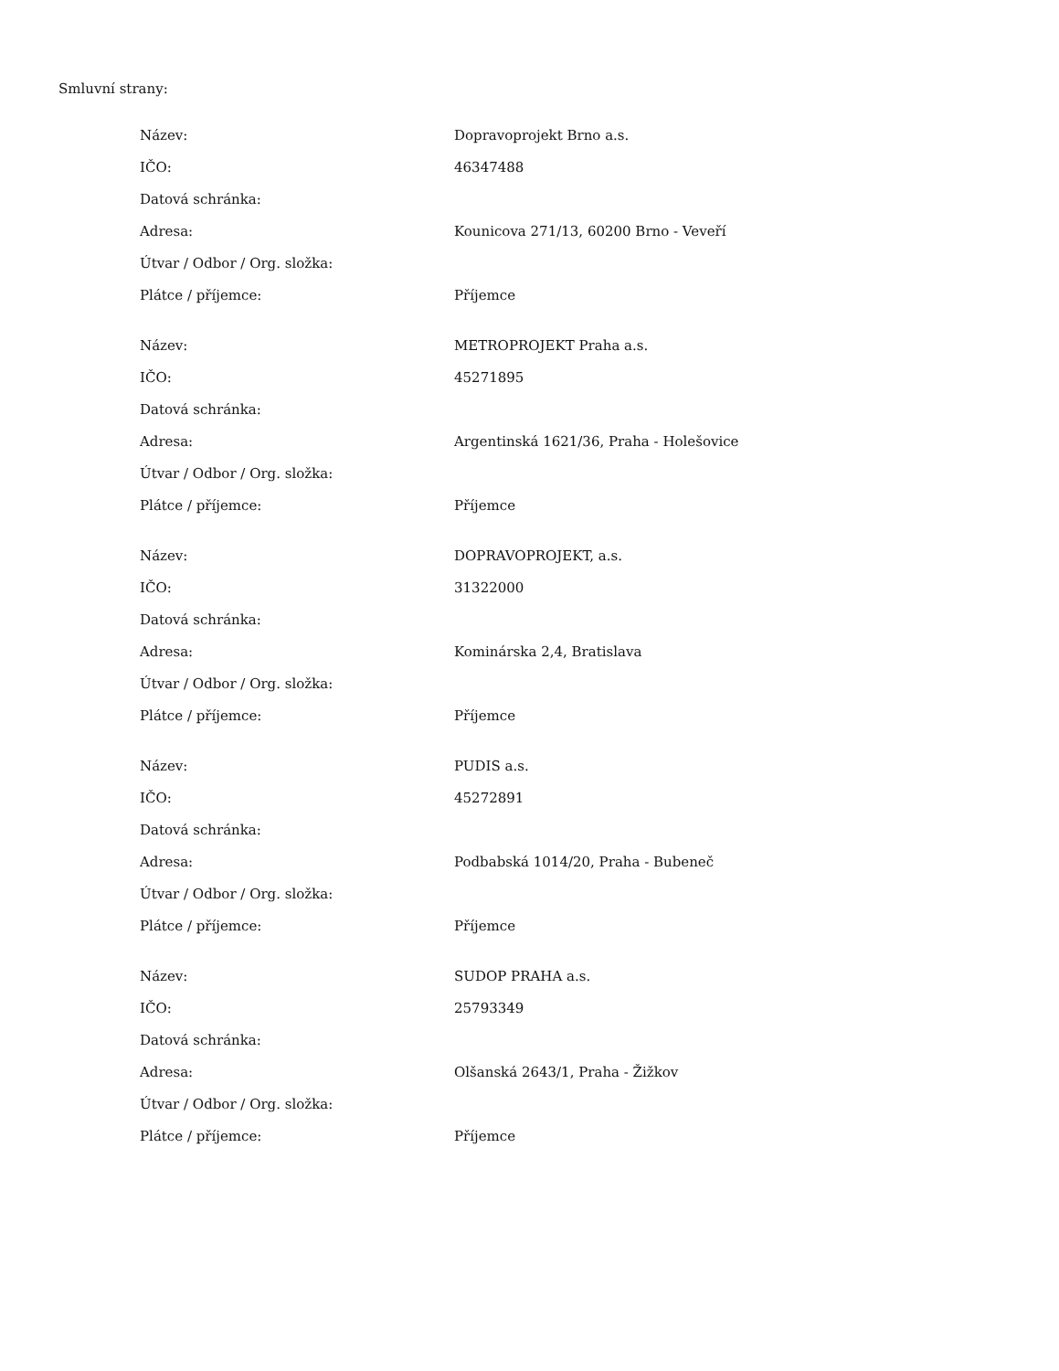Smluvní strany:
| Název: | Dopravoprojekt Brno a.s. |
| IČO: | 46347488 |
| Datová schránka: | |
| Adresa: | Kounicova 271/13, 60200 Brno - Veveří |
| Útvar / Odbor / Org. složka: | |
| Plátce / příjemce: | Příjemce |
| Název: | METROPROJEKT Praha a.s. |
| IČO: | 45271895 |
| Datová schránka: | |
| Adresa: | Argentinská 1621/36, Praha - Holešovice |
| Útvar / Odbor / Org. složka: | |
| Plátce / příjemce: | Příjemce |
| Název: | DOPRAVOPROJEKT, a.s. |
| IČO: | 31322000 |
| Datová schránka: | |
| Adresa: | Kominárska 2,4, Bratislava |
| Útvar / Odbor / Org. složka: | |
| Plátce / příjemce: | Příjemce |
| Název: | PUDIS a.s. |
| IČO: | 45272891 |
| Datová schránka: | |
| Adresa: | Podbabská 1014/20, Praha - Bubeneč |
| Útvar / Odbor / Org. složka: | |
| Plátce / příjemce: | Příjemce |
| Název: | SUDOP PRAHA a.s. |
| IČO: | 25793349 |
| Datová schránka: | |
| Adresa: | Olšanská 2643/1, Praha - Žižkov |
| Útvar / Odbor / Org. složka: | |
| Plátce / příjemce: | Příjemce |